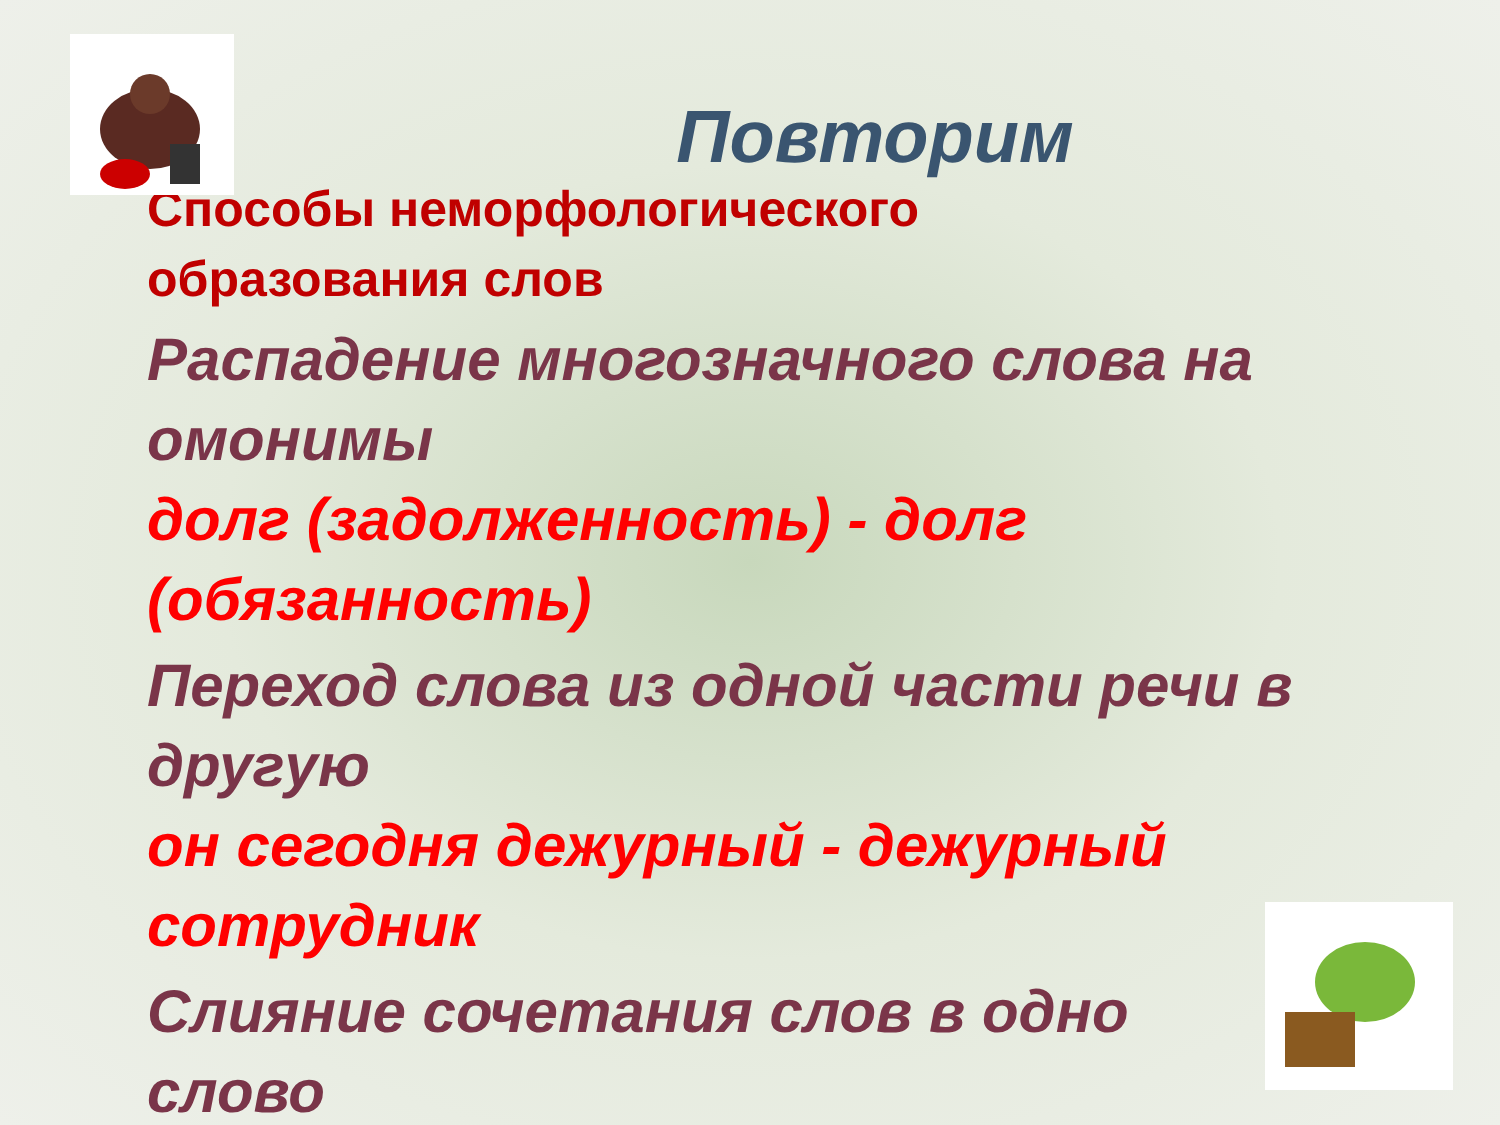Повторим
Способы неморфологического
образования слов
Распадение многозначного слова на омонимы
долг (задолженность) - долг (обязанность)
Переход слова из одной части речи в другую
он сегодня дежурный - дежурный сотрудник
Слияние сочетания слов в одно слово